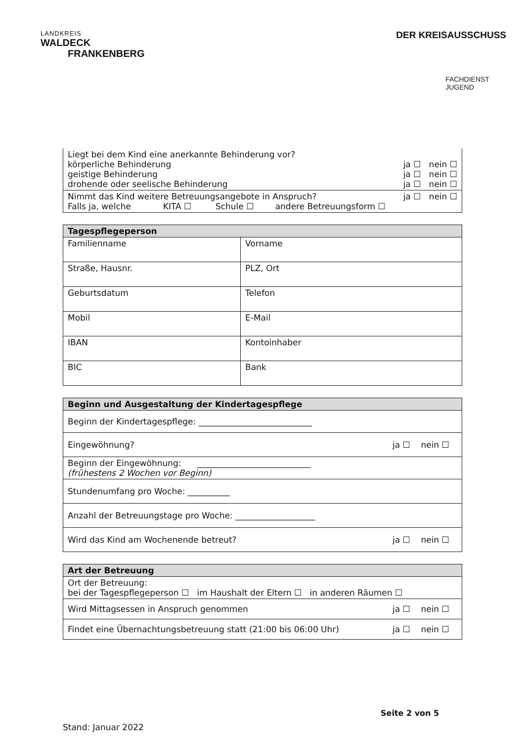LANDKREIS
WALDECK
FRANKENBERG
DER KREISAUSSCHUSS
FACHDIENST
JUGEND
| Liegt bei dem Kind eine anerkannte Behinderung vor? körperliche Behinderung ja ☐ nein ☐ geistige Behinderung ja ☐ nein ☐ drohende oder seelische Behinderung ja ☐ nein ☐ |
| Nimmt das Kind weitere Betreuungsangebote in Anspruch? ja ☐ nein ☐ Falls ja, welche KITA ☐ Schule ☐ andere Betreuungsform ☐ |
| Tagespflegeperson | |
| --- | --- |
| Familienname | Vorname |
| Straße, Hausnr. | PLZ, Ort |
| Geburtsdatum | Telefon |
| Mobil | E-Mail |
| IBAN | Kontoinhaber |
| BIC | Bank |
| Beginn und Ausgestaltung der Kindertagespflege |
| --- |
| Beginn der Kindertagespflege: ___________________________ |
| Eingewöhnung? ja ☐ nein ☐ |
| Beginn der Eingewöhnung: ___________________________ (frühestens 2 Wochen vor Beginn) |
| Stundenumfang pro Woche: __________ |
| Anzahl der Betreuungstage pro Woche: ___________________ |
| Wird das Kind am Wochenende betreut? ja ☐ nein ☐ |
| Art der Betreuung |
| --- |
| Ort der Betreuung: bei der Tagespflegeperson ☐ im Haushalt der Eltern ☐ in anderen Räumen ☐ |
| Wird Mittagsessen in Anspruch genommen ja ☐ nein ☐ |
| Findet eine Übernachtungsbetreuung statt (21:00 bis 06:00 Uhr) ja ☐ nein ☐ |
Seite 2 von 5
Stand: Januar 2022